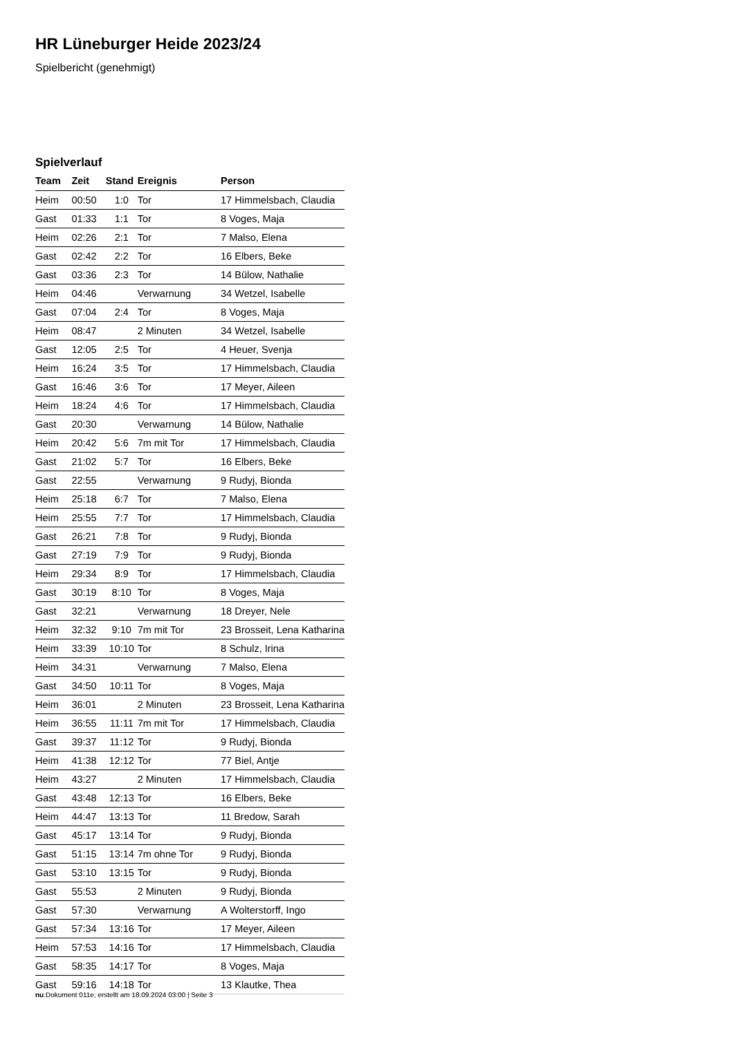HR Lüneburger Heide 2023/24
Spielbericht (genehmigt)
Spielverlauf
| Team | Zeit | Stand | Ereignis | Person |
| --- | --- | --- | --- | --- |
| Heim | 00:50 | 1:0 | Tor | 17 Himmelsbach, Claudia |
| Gast | 01:33 | 1:1 | Tor | 8 Voges, Maja |
| Heim | 02:26 | 2:1 | Tor | 7 Malso, Elena |
| Gast | 02:42 | 2:2 | Tor | 16 Elbers, Beke |
| Gast | 03:36 | 2:3 | Tor | 14 Bülow, Nathalie |
| Heim | 04:46 | | Verwarnung | 34 Wetzel, Isabelle |
| Gast | 07:04 | 2:4 | Tor | 8 Voges, Maja |
| Heim | 08:47 | | 2 Minuten | 34 Wetzel, Isabelle |
| Gast | 12:05 | 2:5 | Tor | 4 Heuer, Svenja |
| Heim | 16:24 | 3:5 | Tor | 17 Himmelsbach, Claudia |
| Gast | 16:46 | 3:6 | Tor | 17 Meyer, Aileen |
| Heim | 18:24 | 4:6 | Tor | 17 Himmelsbach, Claudia |
| Gast | 20:30 | | Verwarnung | 14 Bülow, Nathalie |
| Heim | 20:42 | 5:6 | 7m mit Tor | 17 Himmelsbach, Claudia |
| Gast | 21:02 | 5:7 | Tor | 16 Elbers, Beke |
| Gast | 22:55 | | Verwarnung | 9 Rudyj, Bionda |
| Heim | 25:18 | 6:7 | Tor | 7 Malso, Elena |
| Heim | 25:55 | 7:7 | Tor | 17 Himmelsbach, Claudia |
| Gast | 26:21 | 7:8 | Tor | 9 Rudyj, Bionda |
| Gast | 27:19 | 7:9 | Tor | 9 Rudyj, Bionda |
| Heim | 29:34 | 8:9 | Tor | 17 Himmelsbach, Claudia |
| Gast | 30:19 | 8:10 | Tor | 8 Voges, Maja |
| Gast | 32:21 | | Verwarnung | 18 Dreyer, Nele |
| Heim | 32:32 | 9:10 | 7m mit Tor | 23 Brosseit, Lena Katharina |
| Heim | 33:39 | 10:10 | Tor | 8 Schulz, Irina |
| Heim | 34:31 | | Verwarnung | 7 Malso, Elena |
| Gast | 34:50 | 10:11 | Tor | 8 Voges, Maja |
| Heim | 36:01 | | 2 Minuten | 23 Brosseit, Lena Katharina |
| Heim | 36:55 | 11:11 | 7m mit Tor | 17 Himmelsbach, Claudia |
| Gast | 39:37 | 11:12 | Tor | 9 Rudyj, Bionda |
| Heim | 41:38 | 12:12 | Tor | 77 Biel, Antje |
| Heim | 43:27 | | 2 Minuten | 17 Himmelsbach, Claudia |
| Gast | 43:48 | 12:13 | Tor | 16 Elbers, Beke |
| Heim | 44:47 | 13:13 | Tor | 11 Bredow, Sarah |
| Gast | 45:17 | 13:14 | Tor | 9 Rudyj, Bionda |
| Gast | 51:15 | 13:14 | 7m ohne Tor | 9 Rudyj, Bionda |
| Gast | 53:10 | 13:15 | Tor | 9 Rudyj, Bionda |
| Gast | 55:53 | | 2 Minuten | 9 Rudyj, Bionda |
| Gast | 57:30 | | Verwarnung | A Wolterstorff, Ingo |
| Gast | 57:34 | 13:16 | Tor | 17 Meyer, Aileen |
| Heim | 57:53 | 14:16 | Tor | 17 Himmelsbach, Claudia |
| Gast | 58:35 | 14:17 | Tor | 8 Voges, Maja |
| Gast | 59:16 | 14:18 | Tor | 13 Klautke, Thea |
nu.Dokument 011e, erstellt am 18.09.2024 03:00 | Seite 3